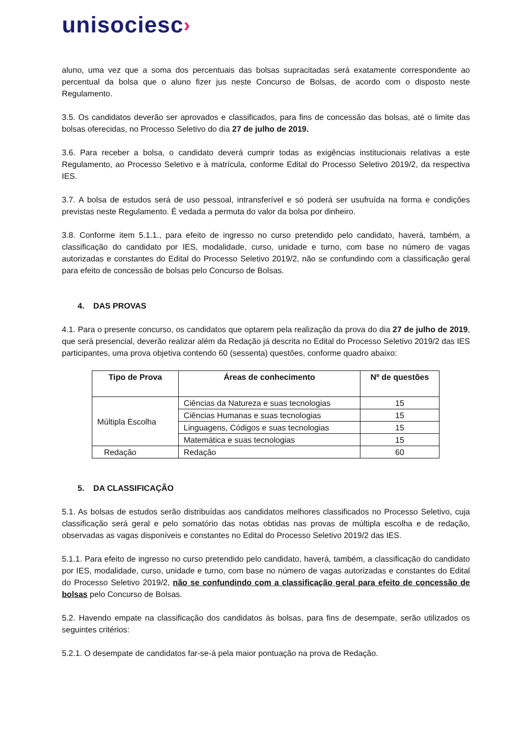unisociesc›
aluno, uma vez que a soma dos percentuais das bolsas supracitadas será exatamente correspondente ao percentual da bolsa que o aluno fizer jus neste Concurso de Bolsas, de acordo com o disposto neste Regulamento.
3.5. Os candidatos deverão ser aprovados e classificados, para fins de concessão das bolsas, até o limite das bolsas oferecidas, no Processo Seletivo do dia 27 de julho de 2019.
3.6. Para receber a bolsa, o candidato deverá cumprir todas as exigências institucionais relativas a este Regulamento, ao Processo Seletivo e à matrícula, conforme Edital do Processo Seletivo 2019/2, da respectiva IES.
3.7. A bolsa de estudos será de uso pessoal, intransferível e só poderá ser usufruída na forma e condições previstas neste Regulamento. É vedada a permuta do valor da bolsa por dinheiro.
3.8. Conforme item 5.1.1., para efeito de ingresso no curso pretendido pelo candidato, haverá, também, a classificação do candidato por IES, modalidade, curso, unidade e turno, com base no número de vagas autorizadas e constantes do Edital do Processo Seletivo 2019/2, não se confundindo com a classificação geral para efeito de concessão de bolsas pelo Concurso de Bolsas.
4. DAS PROVAS
4.1. Para o presente concurso, os candidatos que optarem pela realização da prova do dia 27 de julho de 2019, que será presencial, deverão realizar além da Redação já descrita no Edital do Processo Seletivo 2019/2 das IES participantes, uma prova objetiva contendo 60 (sessenta) questões, conforme quadro abaixo:
| Tipo de Prova | Áreas de conhecimento | Nº de questões |
| --- | --- | --- |
| Múltipla Escolha | Ciências da Natureza e suas tecnologias | 15 |
| | Ciências Humanas e suas tecnologias | 15 |
| | Linguagens, Códigos e suas tecnologias | 15 |
| | Matemática e suas tecnologias | 15 |
| Redação | Redação | 60 |
5. DA CLASSIFICAÇÃO
5.1. As bolsas de estudos serão distribuídas aos candidatos melhores classificados no Processo Seletivo, cuja classificação será geral e pelo somatório das notas obtidas nas provas de múltipla escolha e de redação, observadas as vagas disponíveis e constantes no Edital do Processo Seletivo 2019/2 das IES.
5.1.1. Para efeito de ingresso no curso pretendido pelo candidato, haverá, também, a classificação do candidato por IES, modalidade, curso, unidade e turno, com base no número de vagas autorizadas e constantes do Edital do Processo Seletivo 2019/2, não se confundindo com a classificação geral para efeito de concessão de bolsas pelo Concurso de Bolsas.
5.2. Havendo empate na classificação dos candidatos às bolsas, para fins de desempate, serão utilizados os seguintes critérios:
5.2.1. O desempate de candidatos far-se-á pela maior pontuação na prova de Redação.